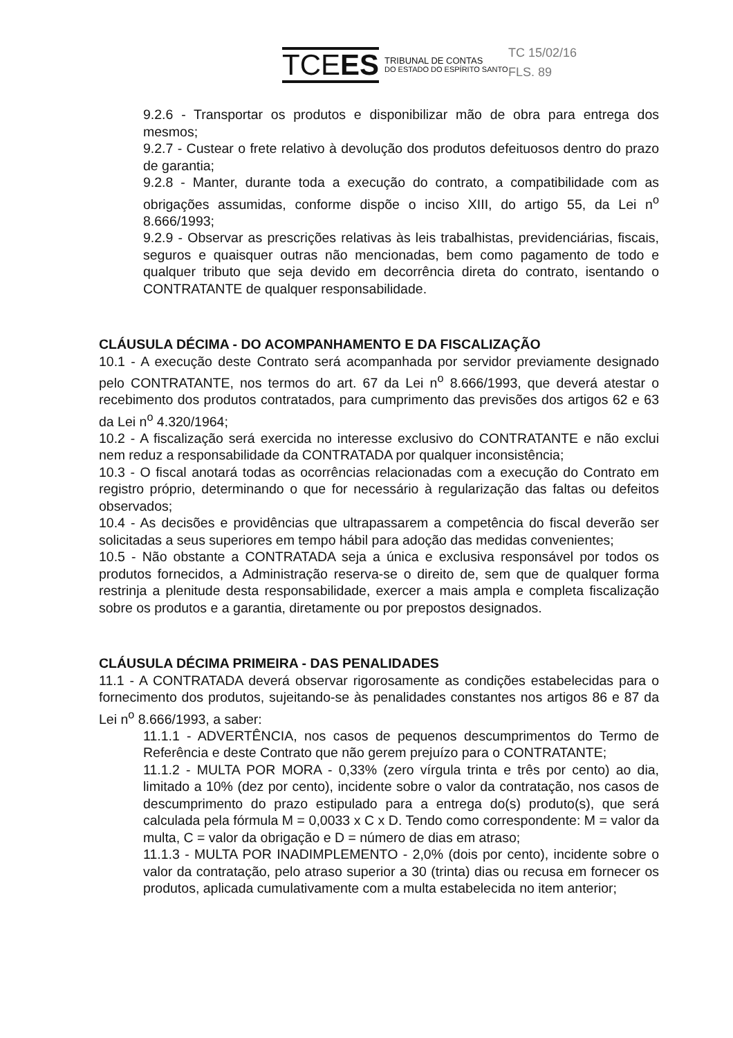TCEES
TRIBUNAL DE CONTAS
DO ESTADO DO ESPÍRITO SANTO
TC 15/02/16
FLS. 89
9.2.6 - Transportar os produtos e disponibilizar mão de obra para entrega dos mesmos;
9.2.7 - Custear o frete relativo à devolução dos produtos defeituosos dentro do prazo de garantia;
9.2.8 - Manter, durante toda a execução do contrato, a compatibilidade com as obrigações assumidas, conforme dispõe o inciso XIII, do artigo 55, da Lei n<sup>o</sup> 8.666/1993;
9.2.9 - Observar as prescrições relativas às leis trabalhistas, previdenciárias, fiscais, seguros e quaisquer outras não mencionadas, bem como pagamento de todo e qualquer tributo que seja devido em decorrência direta do contrato, isentando o CONTRATANTE de qualquer responsabilidade.
CLÁUSULA DÉCIMA - DO ACOMPANHAMENTO E DA FISCALIZAÇÃO
10.1 - A execução deste Contrato será acompanhada por servidor previamente designado pelo CONTRATANTE, nos termos do art. 67 da Lei n<sup>o</sup> 8.666/1993, que deverá atestar o recebimento dos produtos contratados, para cumprimento das previsões dos artigos 62 e 63 da Lei n<sup>o</sup> 4.320/1964;
10.2 - A fiscalização será exercida no interesse exclusivo do CONTRATANTE e não exclui nem reduz a responsabilidade da CONTRATADA por qualquer inconsistência;
10.3 - O fiscal anotará todas as ocorrências relacionadas com a execução do Contrato em registro próprio, determinando o que for necessário à regularização das faltas ou defeitos observados;
10.4 - As decisões e providências que ultrapassarem a competência do fiscal deverão ser solicitadas a seus superiores em tempo hábil para adoção das medidas convenientes;
10.5 - Não obstante a CONTRATADA seja a única e exclusiva responsável por todos os produtos fornecidos, a Administração reserva-se o direito de, sem que de qualquer forma restrinja a plenitude desta responsabilidade, exercer a mais ampla e completa fiscalização sobre os produtos e a garantia, diretamente ou por prepostos designados.
CLÁUSULA DÉCIMA PRIMEIRA - DAS PENALIDADES
11.1 - A CONTRATADA deverá observar rigorosamente as condições estabelecidas para o fornecimento dos produtos, sujeitando-se às penalidades constantes nos artigos 86 e 87 da Lei n<sup>o</sup> 8.666/1993, a saber:
11.1.1 - ADVERTÊNCIA, nos casos de pequenos descumprimentos do Termo de Referência e deste Contrato que não gerem prejuízo para o CONTRATANTE;
11.1.2 - MULTA POR MORA - 0,33% (zero vírgula trinta e três por cento) ao dia, limitado a 10% (dez por cento), incidente sobre o valor da contratação, nos casos de descumprimento do prazo estipulado para a entrega do(s) produto(s), que será calculada pela fórmula M = 0,0033 x C x D. Tendo como correspondente: M = valor da multa, C = valor da obrigação e D = número de dias em atraso;
11.1.3 - MULTA POR INADIMPLEMENTO - 2,0% (dois por cento), incidente sobre o valor da contratação, pelo atraso superior a 30 (trinta) dias ou recusa em fornecer os produtos, aplicada cumulativamente com a multa estabelecida no item anterior;